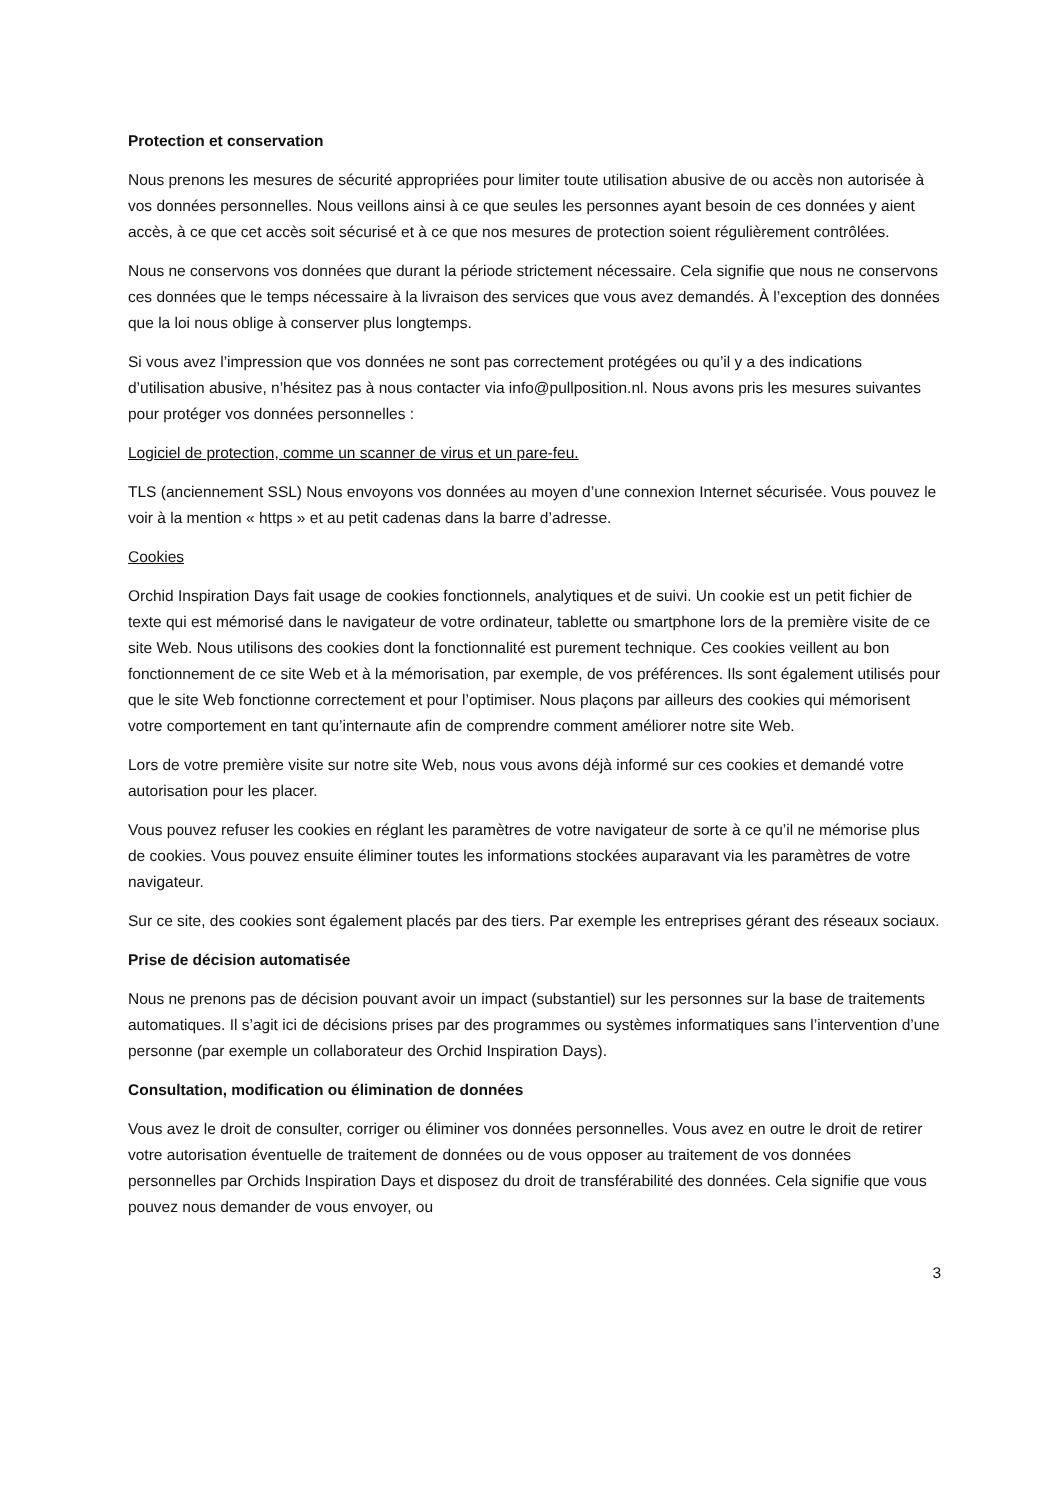Protection et conservation
Nous prenons les mesures de sécurité appropriées pour limiter toute utilisation abusive de ou accès non autorisée à vos données personnelles. Nous veillons ainsi à ce que seules les personnes ayant besoin de ces données y aient accès, à ce que cet accès soit sécurisé et à ce que nos mesures de protection soient régulièrement contrôlées.
Nous ne conservons vos données que durant la période strictement nécessaire. Cela signifie que nous ne conservons ces données que le temps nécessaire à la livraison des services que vous avez demandés. À l’exception des données que la loi nous oblige à conserver plus longtemps.
Si vous avez l’impression que vos données ne sont pas correctement protégées ou qu’il y a des indications d’utilisation abusive, n’hésitez pas à nous contacter via info@pullposition.nl. Nous avons pris les mesures suivantes pour protéger vos données personnelles :
Logiciel de protection, comme un scanner de virus et un pare-feu.
TLS (anciennement SSL) Nous envoyons vos données au moyen d’une connexion Internet sécurisée. Vous pouvez le voir à la mention « https » et au petit cadenas dans la barre d’adresse.
Cookies
Orchid Inspiration Days fait usage de cookies fonctionnels, analytiques et de suivi. Un cookie est un petit fichier de texte qui est mémorisé dans le navigateur de votre ordinateur, tablette ou smartphone lors de la première visite de ce site Web. Nous utilisons des cookies dont la fonctionnalité est purement technique. Ces cookies veillent au bon fonctionnement de ce site Web et à la mémorisation, par exemple, de vos préférences. Ils sont également utilisés pour que le site Web fonctionne correctement et pour l’optimiser. Nous plaçons par ailleurs des cookies qui mémorisent votre comportement en tant qu’internaute afin de comprendre comment améliorer notre site Web.
Lors de votre première visite sur notre site Web, nous vous avons déjà informé sur ces cookies et demandé votre autorisation pour les placer.
Vous pouvez refuser les cookies en réglant les paramètres de votre navigateur de sorte à ce qu’il ne mémorise plus de cookies. Vous pouvez ensuite éliminer toutes les informations stockées auparavant via les paramètres de votre navigateur.
Sur ce site, des cookies sont également placés par des tiers. Par exemple les entreprises gérant des réseaux sociaux.
Prise de décision automatisée
Nous ne prenons pas de décision pouvant avoir un impact (substantiel) sur les personnes sur la base de traitements automatiques. Il s’agit ici de décisions prises par des programmes ou systèmes informatiques sans l’intervention d’une personne (par exemple un collaborateur des Orchid Inspiration Days).
Consultation, modification ou élimination de données
Vous avez le droit de consulter, corriger ou éliminer vos données personnelles. Vous avez en outre le droit de retirer votre autorisation éventuelle de traitement de données ou de vous opposer au traitement de vos données personnelles par Orchids Inspiration Days et disposez du droit de transférabilité des données. Cela signifie que vous pouvez nous demander de vous envoyer, ou
3